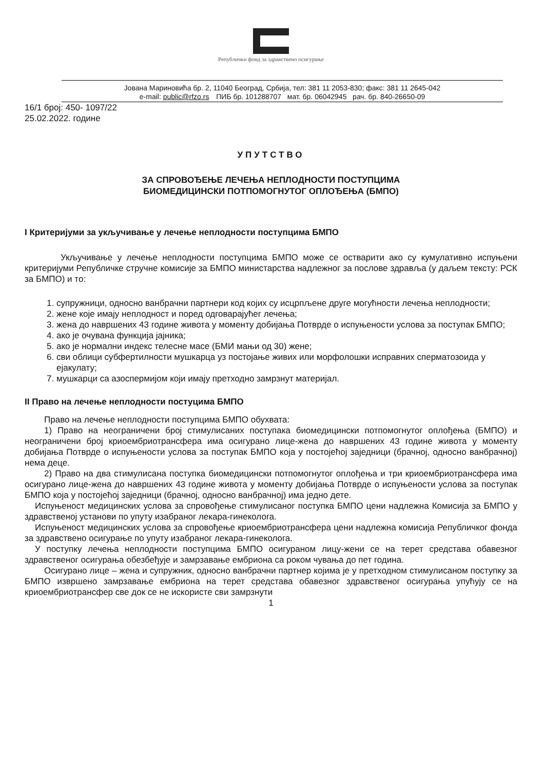Републички фонд за здравствено осигурање
Јована Мариновића бр. 2, 11040 Београд, Србија, тел: 381 11 2053-830; факс: 381 11 2645-042
e-mail: public@rfzo.rs ПИБ бр. 101288707 мат. бр. 06042945 рач. бр. 840-26650-09
16/1 број: 450- 1097/22
25.02.2022. године
УПУТСТВО
ЗА СПРОВОЂЕЊЕ ЛЕЧЕЊА НЕПЛОДНОСТИ ПОСТУПЦИМА
БИОМЕДИЦИНСКИ ПОТПОМОГНУТОГ ОПЛОЂЕЊА (БМПО)
I Критеријуми за укључивање у лечење неплодности поступцима БМПО
Укључивање у лечење неплодности поступцима БМПО може се остварити ако су кумулативно испуњени критеријуми Републичке стручне комисије за БМПО министарства надлежног за послове здравља (у даљем тексту: РСК за БМПО) и то:
1. супружници, односно ванбрачни партнери код којих су исцрпљене друге могућности лечења неплодности;
2. жене које имају неплодност и поред одговарајућег лечења;
3. жена до навршених 43 године живота у моменту добијања Потврде о испуњености услова за поступак БМПО;
4. ако је очувана функција јајника;
5. ако је нормални индекс телесне масе (БМИ мањи од 30) жене;
6. сви облици субфертилности мушкарца уз постојање живих или морфолошки исправних сперматозоида у ејакулату;
7. мушкарци са азоспермијом који имају претходно замрзнут материјал.
II Право на лечење неплодности постуцима БМПО
Право на лечење неплодности поступцима БМПО обухвата:
1) Право на неограничени број стимулисаних поступака биомедицински потпомогнутог оплођења (БМПО) и неограничени број криоембриотрансфера има осигурано лице-жена до навршених 43 године живота у моменту добијања Потврде о испуњености услова за поступак БМПО која у постојећој заједници (брачној, односно ванбрачној) нема деце.
2) Право на два стимулисана поступка биомедицински потпомогнутог оплођења и три криоембриотрансфера има осигурано лице-жена до навршених 43 године живота у моменту добијања Потврде о испуњености услова за поступак БМПО која у постојећој заједници (брачној, односно ванбрачној) има једно дете.
Испуњеност медицинских услова за спровођење стимулисаног поступка БМПО цени надлежна Комисија за БМПО у здравственој установи по упуту изабраног лекара-гинеколога.
Испуњеност медицинских услова за спровођење криоембриотрансфера цени надлежна комисија Републичког фонда за здравствено осигурање по упуту изабраног лекара-гинеколога.
У поступку лечења неплодности поступцима БМПО осигураном лицу-жени се на терет средстава обавезног здравственог осигурања обезбеђује и замрзавање ембриона са роком чувања до пет година.
Осигурано лице – жена и супружник, односно ванбрачни партнер којима је у претходном стимулисаном поступку за БМПО извршено замрзавање ембриона на терет средстава обавезног здравственог осигурања упућују се на криоембриотрансфер све док се не искористе сви замрзнути
1